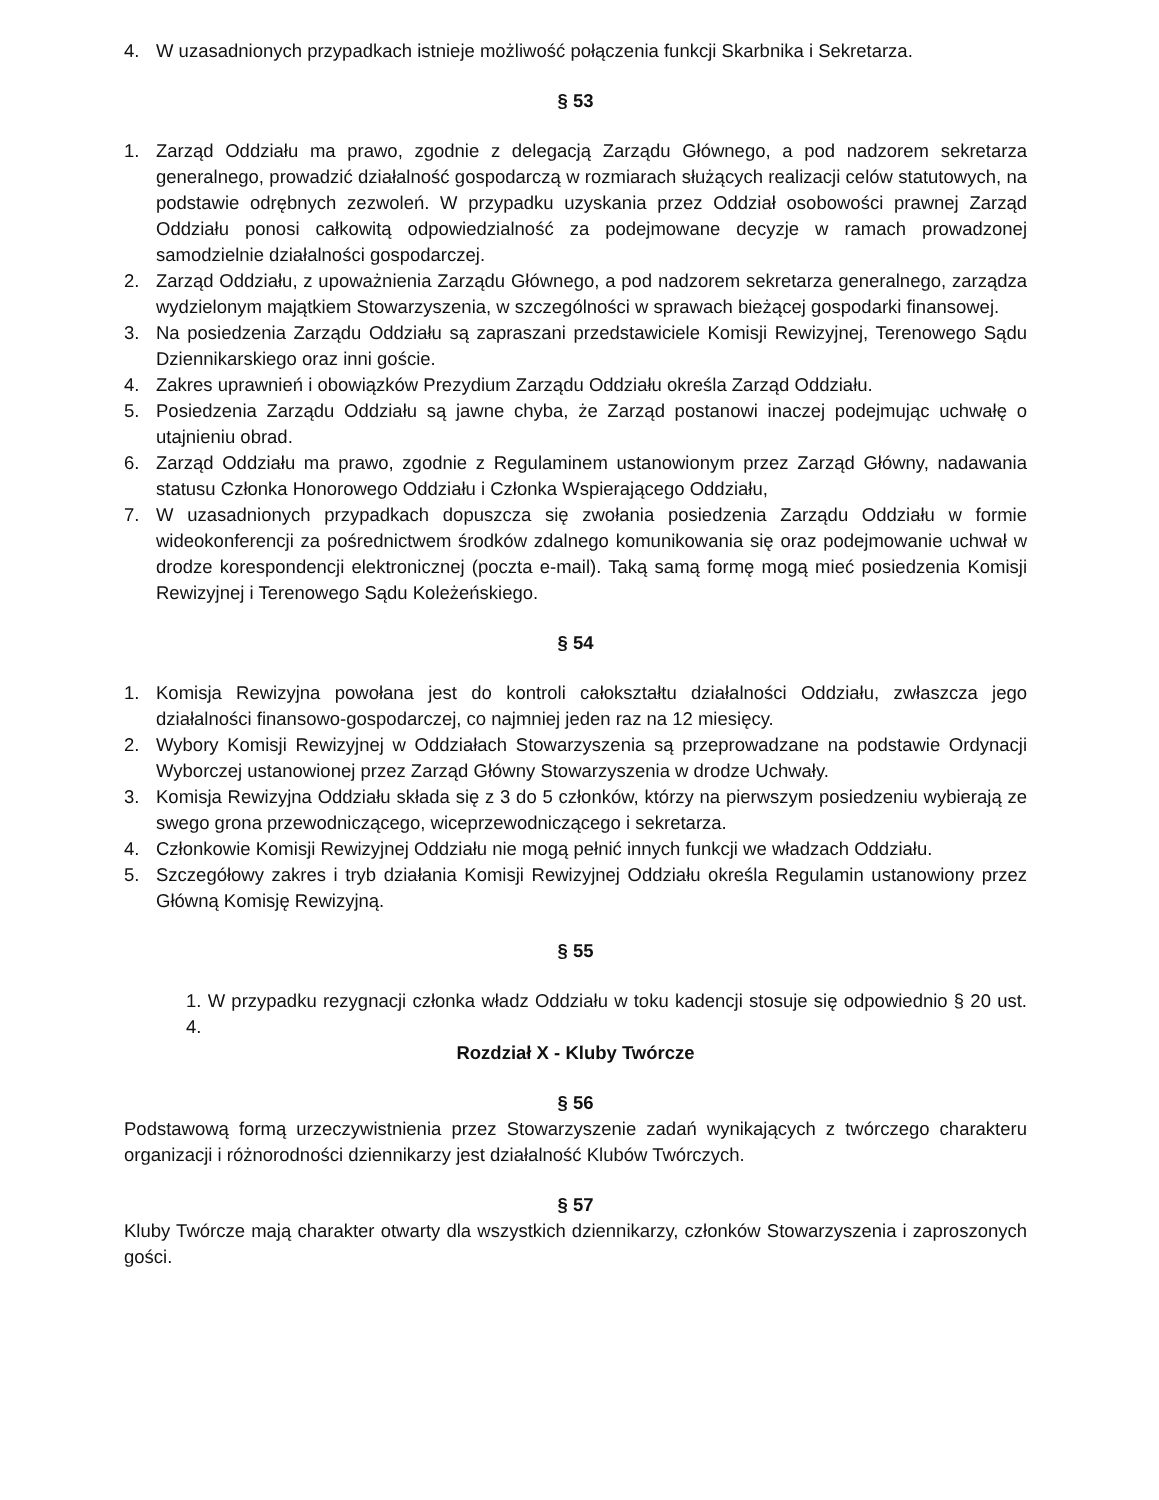4. W uzasadnionych przypadkach istnieje możliwość połączenia funkcji Skarbnika i Sekretarza.
§ 53
1. Zarząd Oddziału ma prawo, zgodnie z delegacją Zarządu Głównego, a pod nadzorem sekretarza generalnego, prowadzić działalność gospodarczą w rozmiarach służących realizacji celów statutowych, na podstawie odrębnych zezwoleń. W przypadku uzyskania przez Oddział osobowości prawnej Zarząd Oddziału ponosi całkowitą odpowiedzialność za podejmowane decyzje w ramach prowadzonej samodzielnie działalności gospodarczej.
2. Zarząd Oddziału, z upoważnienia Zarządu Głównego, a pod nadzorem sekretarza generalnego, zarządza wydzielonym majątkiem Stowarzyszenia, w szczególności w sprawach bieżącej gospodarki finansowej.
3. Na posiedzenia Zarządu Oddziału są zapraszani przedstawiciele Komisji Rewizyjnej, Terenowego Sądu Dziennikarskiego oraz inni goście.
4. Zakres uprawnień i obowiązków Prezydium Zarządu Oddziału określa Zarząd Oddziału.
5. Posiedzenia Zarządu Oddziału są jawne chyba, że Zarząd postanowi inaczej podejmując uchwałę o utajnieniu obrad.
6. Zarząd Oddziału ma prawo, zgodnie z Regulaminem ustanowionym przez Zarząd Główny, nadawania statusu Członka Honorowego Oddziału i Członka Wspierającego Oddziału,
7. W uzasadnionych przypadkach dopuszcza się zwołania posiedzenia Zarządu Oddziału w formie wideokonferencji za pośrednictwem środków zdalnego komunikowania się oraz podejmowanie uchwał w drodze korespondencji elektronicznej (poczta e-mail). Taką samą formę mogą mieć posiedzenia Komisji Rewizyjnej i Terenowego Sądu Koleżeńskiego.
§ 54
1. Komisja Rewizyjna powołana jest do kontroli całokształtu działalności Oddziału, zwłaszcza jego działalności finansowo-gospodarczej, co najmniej jeden raz na 12 miesięcy.
2. Wybory Komisji Rewizyjnej w Oddziałach Stowarzyszenia są przeprowadzane na podstawie Ordynacji Wyborczej ustanowionej przez Zarząd Główny Stowarzyszenia w drodze Uchwały.
3. Komisja Rewizyjna Oddziału składa się z 3 do 5 członków, którzy na pierwszym posiedzeniu wybierają ze swego grona przewodniczącego, wiceprzewodniczącego i sekretarza.
4. Członkowie Komisji Rewizyjnej Oddziału nie mogą pełnić innych funkcji we władzach Oddziału.
5. Szczegółowy zakres i tryb działania Komisji Rewizyjnej Oddziału określa Regulamin ustanowiony przez Główną Komisję Rewizyjną.
§ 55
1. W przypadku rezygnacji członka władz Oddziału w toku kadencji stosuje się odpowiednio § 20 ust. 4.
Rozdział X - Kluby Twórcze
§ 56
Podstawową formą urzeczywistnienia przez Stowarzyszenie zadań wynikających z twórczego charakteru organizacji i różnorodności dziennikarzy jest działalność Klubów Twórczych.
§ 57
Kluby Twórcze mają charakter otwarty dla wszystkich dziennikarzy, członków Stowarzyszenia i zaproszonych gości.